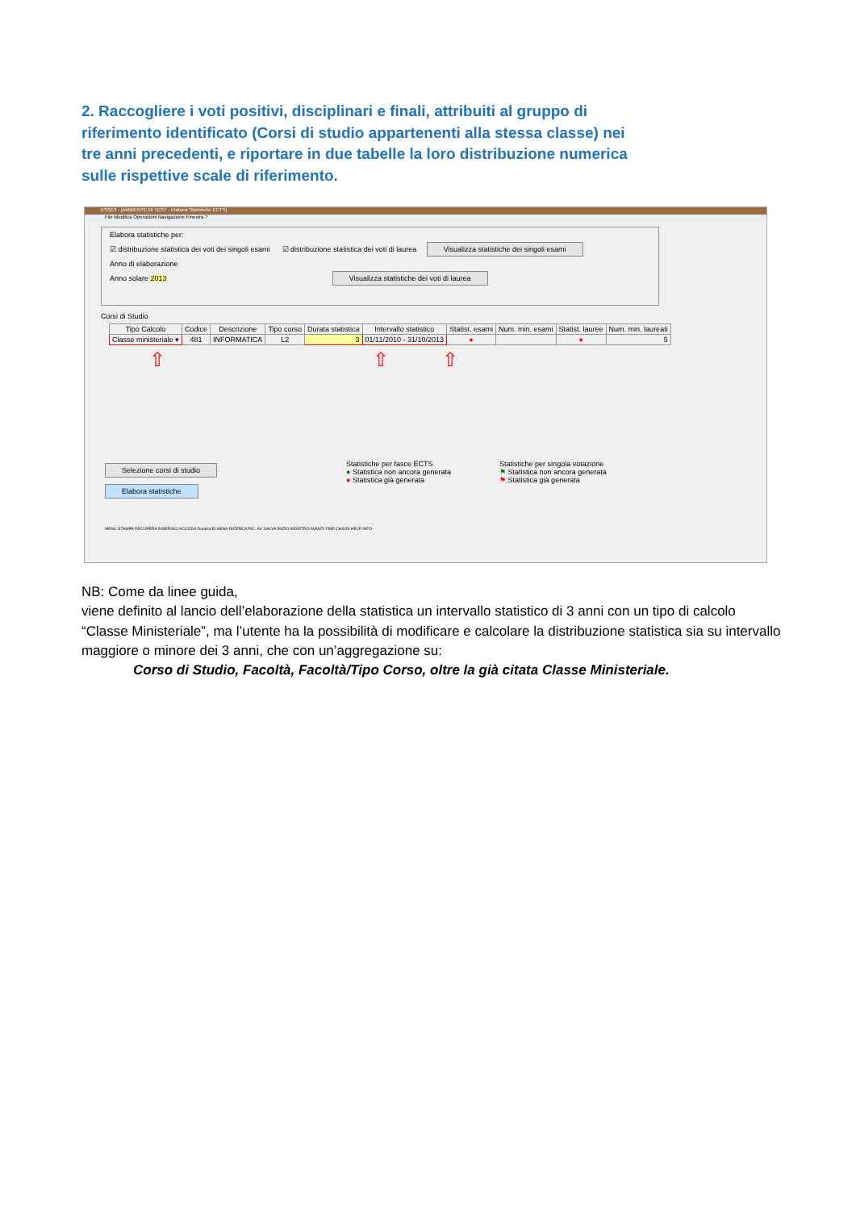2. Raccogliere i voti positivi, disciplinari e finali, attribuiti al gruppo di riferimento identificato (Corsi di studio appartenenti alla stessa classe) nei tre anni precedenti, e riportare in due tabelle la loro distribuzione numerica sulle rispettive scale di riferimento.
ESSE3 - [AMBIENTE DI TEST - Elabora Statistiche ECTS]
File Modifica Operazioni Navigazione Finestra ?
Elabora statistiche per:
☑ distribuzione statistica dei voti dei singoli esami ☑ distribuzione statistica dei voti di laurea Visualizza statistiche dei singoli esami
Anno di elaborazione
Anno solare 2013 Visualizza statistiche dei voti di laurea
Corsi di Studio
| Tipo Calcolo | Codice | Descrizione | Tipo corso | Durata statistica | Intervallo statistico | Statist. esami | Num. min. esami | Statist. lauree | Num. min. laureati |
| --- | --- | --- | --- | --- | --- | --- | --- | --- | --- |
| Classe ministeriale ▾ | 481 | INFORMATICA | L2 | 3 | 01/11/2010 - 31/10/2013 | ● | | ● | 5 |
⇧ ⇧ ⇧
Selezione corsi di studio
Elabora statistiche
Statistiche per fasce ECTS
● Statistica non ancora generata
● Statistica già generata
Statistiche per singola votazione
⚑ Statistica non ancora generata
⚑ Statistica già generata
MENU STAMPA RECUPERA INSERISCI ACCODA Duplica ELIMINA RICERCA RIC. AV. SALVA INIZIO INDIETRO AVANTI FINE CHIUDI HELP INFO
NB: Come da linee guida,
viene definito al lancio dell’elaborazione della statistica un intervallo statistico di 3 anni con un tipo di calcolo “Classe Ministeriale”, ma l’utente ha la possibilità di modificare e calcolare la distribuzione statistica sia su intervallo maggiore o minore dei 3 anni, che con un’aggregazione su:
Corso di Studio, Facoltà, Facoltà/Tipo Corso, oltre la già citata Classe Ministeriale.